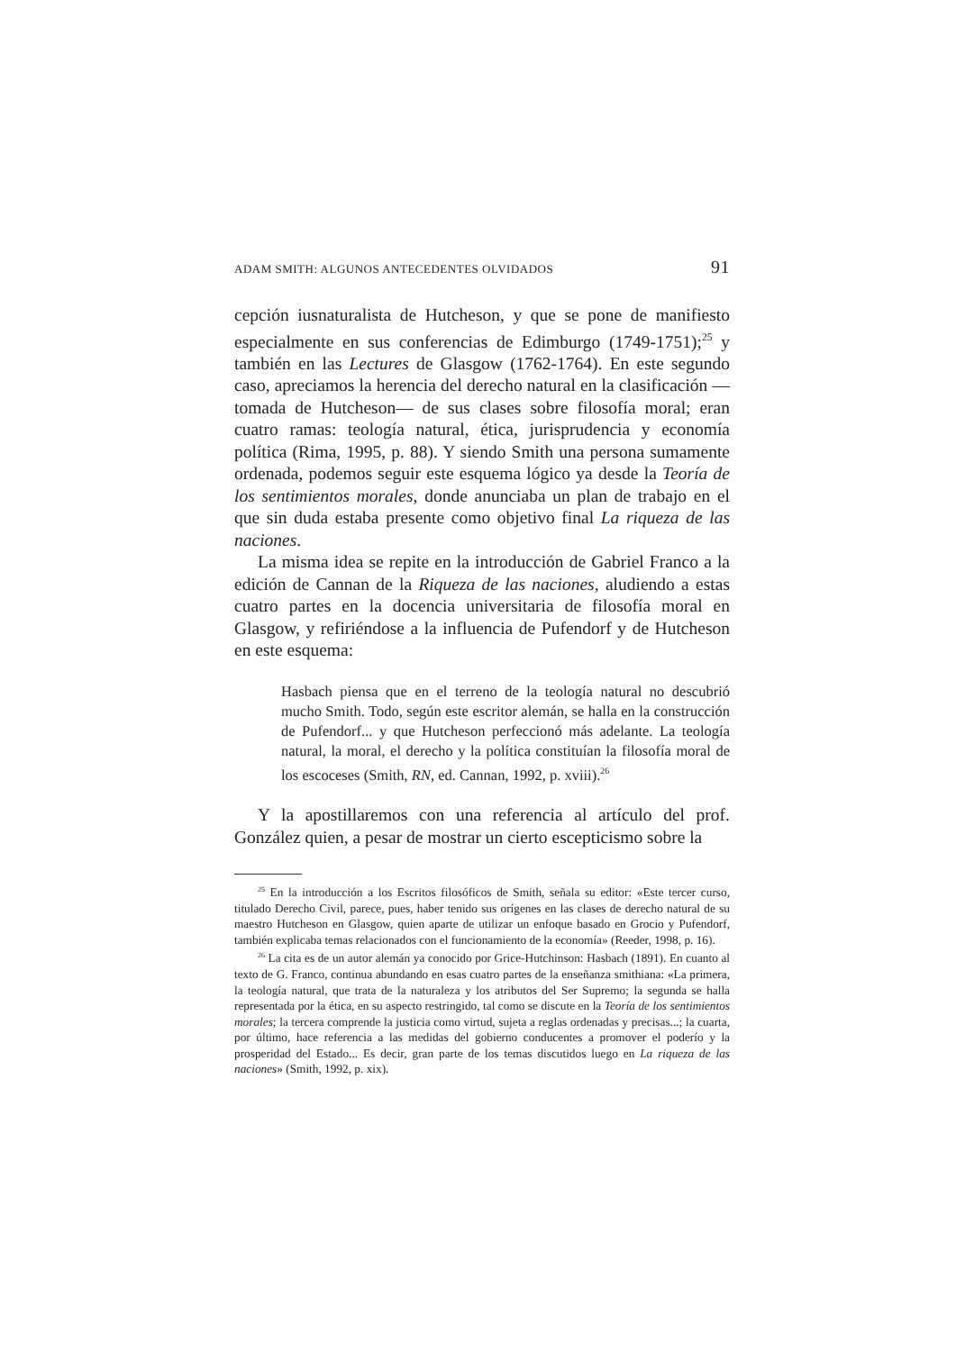ADAM SMITH: ALGUNOS ANTECEDENTES OLVIDADOS 91
cepción iusnaturalista de Hutcheson, y que se pone de manifiesto especialmente en sus conferencias de Edimburgo (1749-1751);<sup>25</sup> y también en las Lectures de Glasgow (1762-1764). En este segundo caso, apreciamos la herencia del derecho natural en la clasificación —tomada de Hutcheson— de sus clases sobre filosofía moral; eran cuatro ramas: teología natural, ética, jurisprudencia y economía política (Rima, 1995, p. 88). Y siendo Smith una persona sumamente ordenada, podemos seguir este esquema lógico ya desde la Teoría de los sentimientos morales, donde anunciaba un plan de trabajo en el que sin duda estaba presente como objetivo final La riqueza de las naciones.
La misma idea se repite en la introducción de Gabriel Franco a la edición de Cannan de la Riqueza de las naciones, aludiendo a estas cuatro partes en la docencia universitaria de filosofía moral en Glasgow, y refiriéndose a la influencia de Pufendorf y de Hutcheson en este esquema:
Hasbach piensa que en el terreno de la teología natural no descubrió mucho Smith. Todo, según este escritor alemán, se halla en la construcción de Pufendorf... y que Hutcheson perfeccionó más adelante. La teología natural, la moral, el derecho y la política constituían la filosofía moral de los escoceses (Smith, RN, ed. Cannan, 1992, p. xviii).<sup>26</sup>
Y la apostillaremos con una referencia al artículo del prof. González quien, a pesar de mostrar un cierto escepticismo sobre la
<sup>25</sup> En la introducción a los Escritos filosóficos de Smith, señala su editor: «Este tercer curso, titulado Derecho Civil, parece, pues, haber tenido sus orígenes en las clases de derecho natural de su maestro Hutcheson en Glasgow, quien aparte de utilizar un enfoque basado en Grocio y Pufendorf, también explicaba temas relacionados con el funcionamiento de la economía» (Reeder, 1998, p. 16).
<sup>26</sup> La cita es de un autor alemán ya conocido por Grice-Hutchinson: Hasbach (1891). En cuanto al texto de G. Franco, continua abundando en esas cuatro partes de la enseñanza smithiana: «La primera, la teología natural, que trata de la naturaleza y los atributos del Ser Supremo; la segunda se halla representada por la ética, en su aspecto restringido, tal como se discute en la Teoría de los sentimientos morales; la tercera comprende la justicia como virtud, sujeta a reglas ordenadas y precisas...; la cuarta, por último, hace referencia a las medidas del gobierno conducentes a promover el poderío y la prosperidad del Estado... Es decir, gran parte de los temas discutidos luego en La riqueza de las naciones» (Smith, 1992, p. xix).